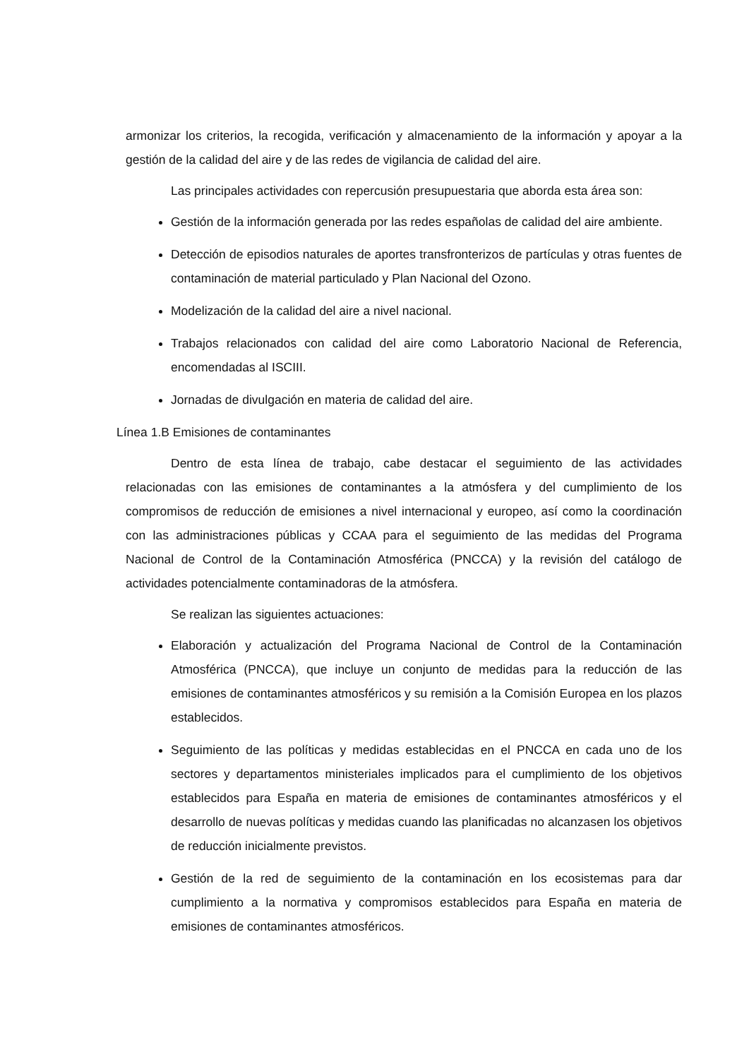armonizar los criterios, la recogida, verificación y almacenamiento de la información y apoyar a la gestión de la calidad del aire y de las redes de vigilancia de calidad del aire.
Las principales actividades con repercusión presupuestaria que aborda esta área son:
Gestión de la información generada por las redes españolas de calidad del aire ambiente.
Detección de episodios naturales de aportes transfronterizos de partículas y otras fuentes de contaminación de material particulado y Plan Nacional del Ozono.
Modelización de la calidad del aire a nivel nacional.
Trabajos relacionados con calidad del aire como Laboratorio Nacional de Referencia, encomendadas al ISCIII.
Jornadas de divulgación en materia de calidad del aire.
Línea 1.B Emisiones de contaminantes
Dentro de esta línea de trabajo, cabe destacar el seguimiento de las actividades relacionadas con las emisiones de contaminantes a la atmósfera y del cumplimiento de los compromisos de reducción de emisiones a nivel internacional y europeo, así como la coordinación con las administraciones públicas y CCAA para el seguimiento de las medidas del Programa Nacional de Control de la Contaminación Atmosférica (PNCCA) y la revisión del catálogo de actividades potencialmente contaminadoras de la atmósfera.
Se realizan las siguientes actuaciones:
Elaboración y actualización del Programa Nacional de Control de la Contaminación Atmosférica (PNCCA), que incluye un conjunto de medidas para la reducción de las emisiones de contaminantes atmosféricos y su remisión a la Comisión Europea en los plazos establecidos.
Seguimiento de las políticas y medidas establecidas en el PNCCA en cada uno de los sectores y departamentos ministeriales implicados para el cumplimiento de los objetivos establecidos para España en materia de emisiones de contaminantes atmosféricos y el desarrollo de nuevas políticas y medidas cuando las planificadas no alcanzasen los objetivos de reducción inicialmente previstos.
Gestión de la red de seguimiento de la contaminación en los ecosistemas para dar cumplimiento a la normativa y compromisos establecidos para España en materia de emisiones de contaminantes atmosféricos.